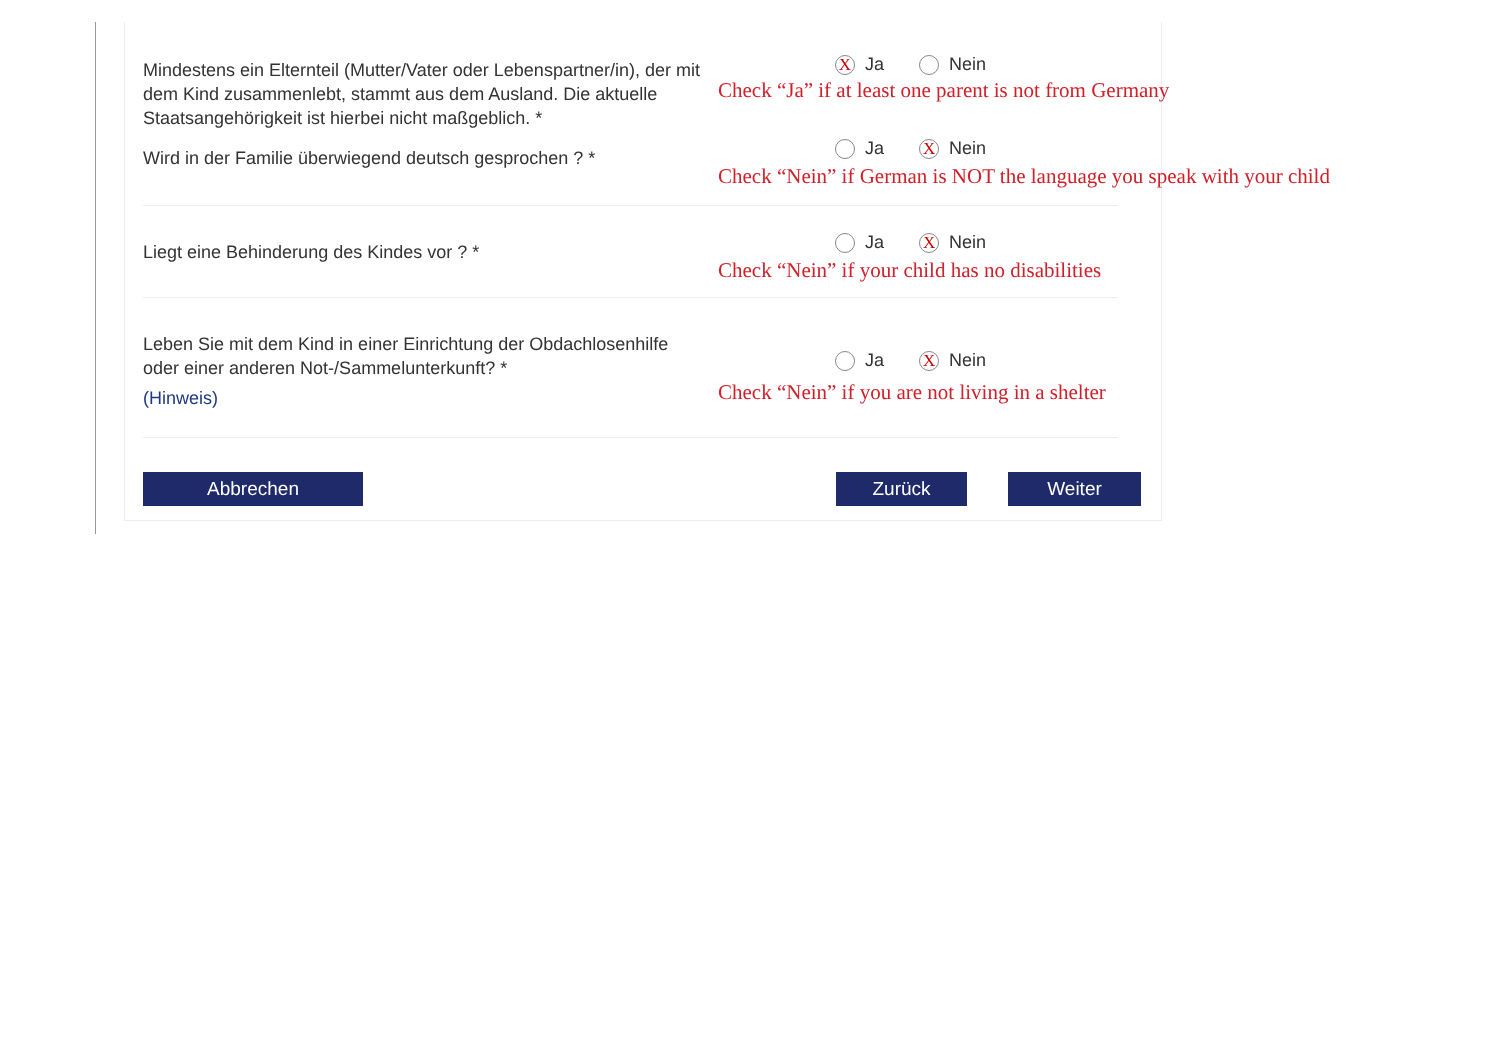Mindestens ein Elternteil (Mutter/Vater oder Lebenspartner/in), der mit dem Kind zusammenlebt, stammt aus dem Ausland. Die aktuelle Staatsangehörigkeit ist hierbei nicht maßgeblich. *
X Ja Nein
Check “Ja” if at least one parent is not from Germany
Wird in der Familie überwiegend deutsch gesprochen ? *
Ja X Nein
Check “Nein” if German is NOT the language you speak with your child
Liegt eine Behinderung des Kindes vor ? * Ja X Nein
Check “Nein” if your child has no disabilities
Leben Sie mit dem Kind in einer Einrichtung der Obdachlosenhilfe oder einer anderen Not-/Sammelunterkunft? *
(Hinweis)
Ja X Nein
Check “Nein” if you are not living in a shelter
Abbrechen Zurück Weiter